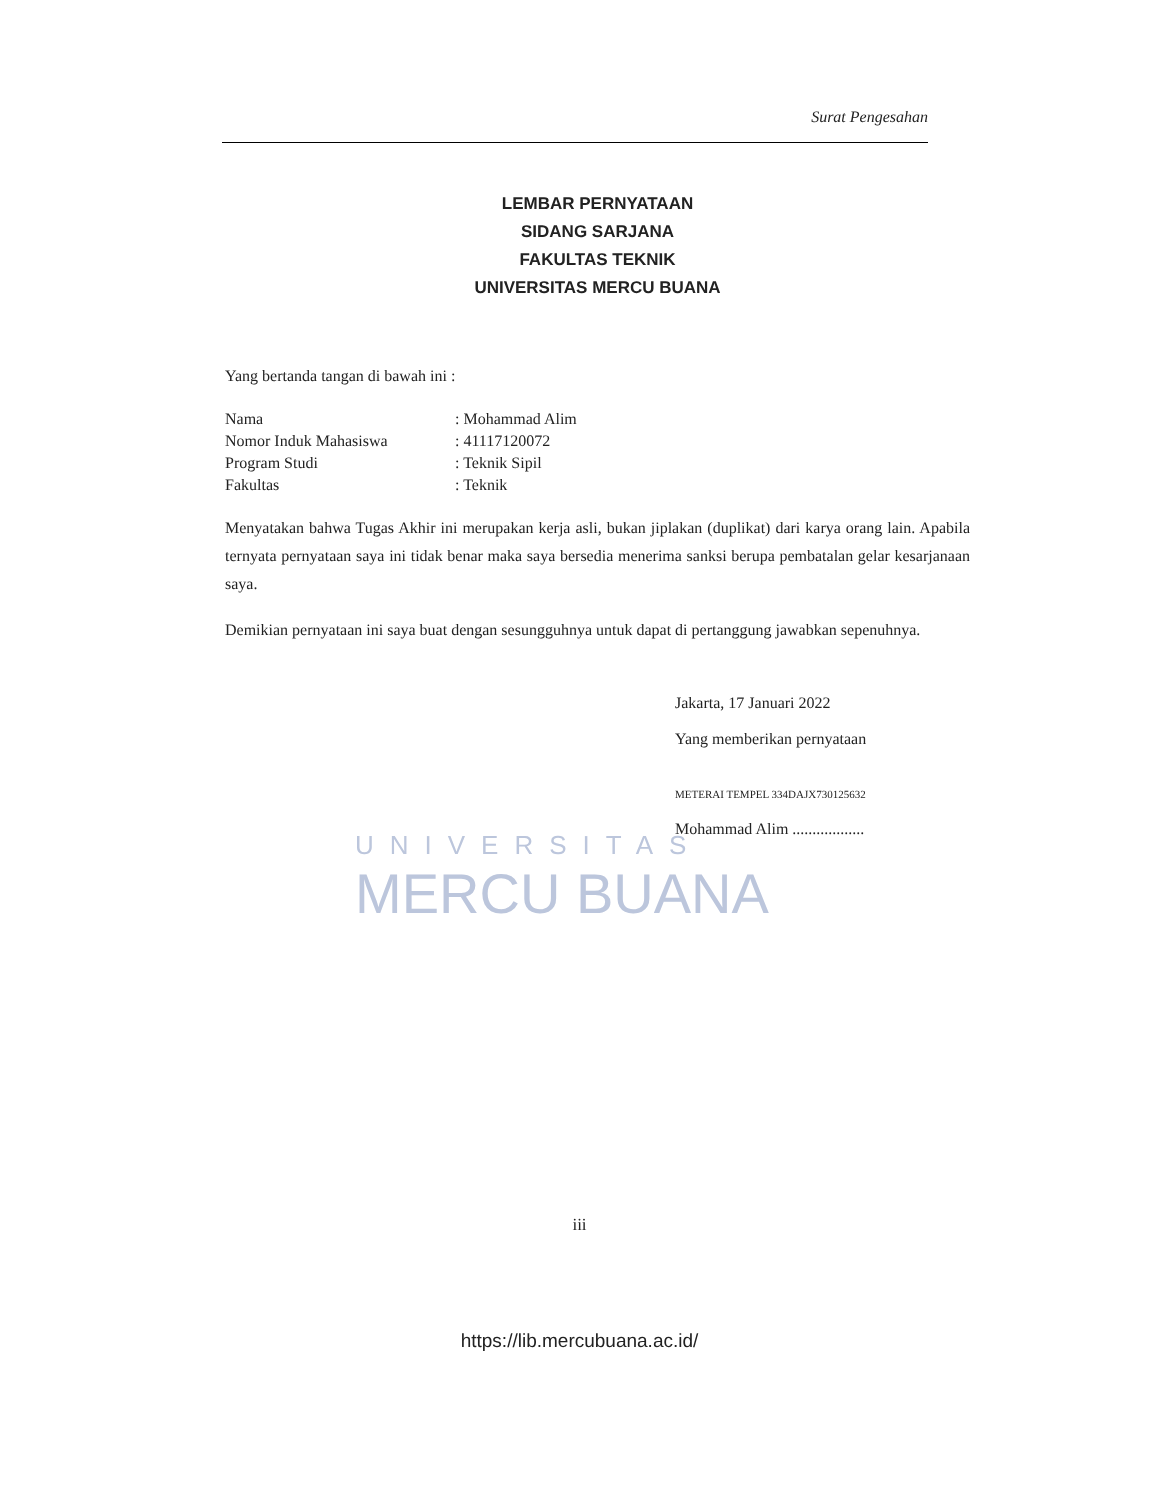Surat Pengesahan
LEMBAR PERNYATAAN
SIDANG SARJANA
FAKULTAS TEKNIK
UNIVERSITAS MERCU BUANA
Yang bertanda tangan di bawah ini :
| Nama | : Mohammad Alim |
| Nomor Induk Mahasiswa | : 41117120072 |
| Program Studi | : Teknik Sipil |
| Fakultas | : Teknik |
Menyatakan bahwa Tugas Akhir ini merupakan kerja asli, bukan jiplakan (duplikat) dari karya orang lain. Apabila ternyata pernyataan saya ini tidak benar maka saya bersedia menerima sanksi berupa pembatalan gelar kesarjanaan saya.
Demikian pernyataan ini saya buat dengan sesungguhnya untuk dapat di pertanggung jawabkan sepenuhnya.
Jakarta, 17 Januari 2022
Yang memberikan pernyataan
METERAI TEMPEL 334DAJX730125632
Mohammad Alim ..................
UNIVERSITAS
MERCU BUANA
iii
https://lib.mercubuana.ac.id/